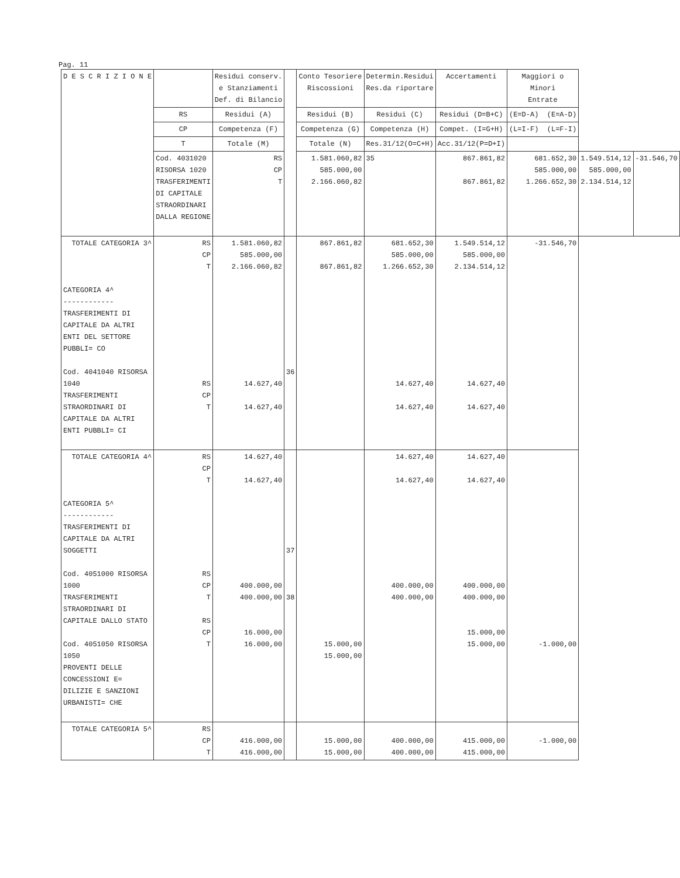Pag. 11
| D E S C R I Z I O N E | | Residui conserv. e Stanziamenti Def. di Bilancio | | Conto Tesoriere Riscossioni | Determin.Residui Res.da riportare | Accertamenti | Maggiori o Minori Entrate | | |
| --- | --- | --- | --- | --- | --- | --- | --- | --- | --- |
| | RS | Residui (A) | | Residui (B) | Residui (C) | Residui (D=B+C) | (E=D-A) (E=A-D) | | |
| | CP | Competenza (F) | | Competenza (G) | Competenza (H) | Compet. (I=G+H) | (L=I-F) (L=F-I) | | |
| | T | Totale (M) | | Totale (N) | Res.31/12(O=C+H) | Acc.31/12(P=D+I) | | | |
| | Cod. 4031020 RISORSA 1020 TRASFERIMENTI DI CAPITALE STRAORDINARI DALLA REGIONE | RS CP T | | 1.581.060,82 585.000,00 2.166.060,82 | 35 | 867.861,82 867.861,82 | 681.652,30 585.000,00 1.266.652,30 | 1.549.514,12 585.000,00 2.134.514,12 | -31.546,70 |
| TOTALE CATEGORIA 3^ CATEGORIA 4^ ------------ TRASFERIMENTI DI CAPITALE DA ALTRI ENTI DEL SETTORE PUBBLI= CO Cod. 4041040 RISORSA 1040 TRASFERIMENTI STRAORDINARI DI CAPITALE DA ALTRI ENTI PUBBLI= CI | RS CP T RS CP T | 1.581.060,82 585.000,00 2.166.060,82 14.627,40 14.627,40 | 36 | 867.861,82 867.861,82 | 681.652,30 585.000,00 1.266.652,30 14.627,40 14.627,40 | 1.549.514,12 585.000,00 2.134.514,12 14.627,40 14.627,40 | -31.546,70 | | |
| TOTALE CATEGORIA 4^ CATEGORIA 5^ ------------ TRASFERIMENTI DI CAPITALE DA ALTRI SOGGETTI Cod. 4051000 RISORSA 1000 TRASFERIMENTI STRAORDINARI DI CAPITALE DALLO STATO Cod. 4051050 RISORSA 1050 PROVENTI DELLE CONCESSIONI E= DILIZIE E SANZIONI URBANISTI= CHE | RS CP T RS CP T RS CP T | 14.627,40 14.627,40 400.000,00 400.000,00 16.000,00 16.000,00 | 37 38 | 15.000,00 15.000,00 | 14.627,40 14.627,40 400.000,00 400.000,00 | 14.627,40 14.627,40 400.000,00 400.000,00 15.000,00 15.000,00 | -1.000,00 | | |
| TOTALE CATEGORIA 5^ | RS CP T | 416.000,00 416.000,00 | | 15.000,00 15.000,00 | 400.000,00 400.000,00 | 415.000,00 415.000,00 | -1.000,00 | | |